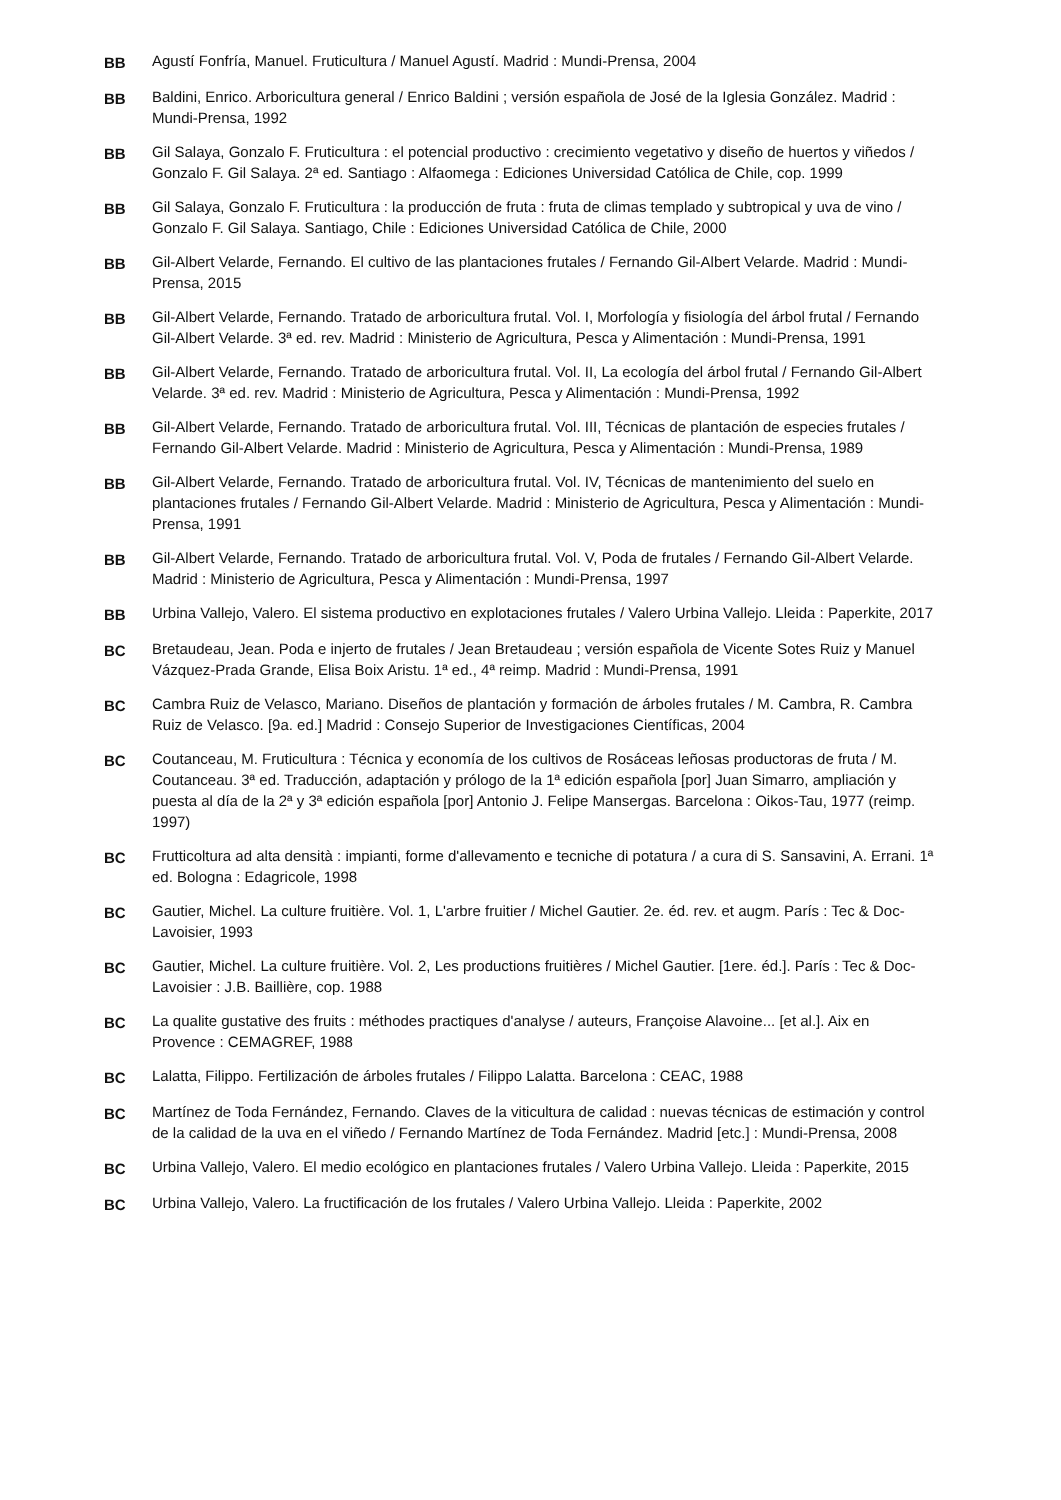BB Agustí Fonfría, Manuel. Fruticultura / Manuel Agustí. Madrid : Mundi-Prensa, 2004
BB Baldini, Enrico. Arboricultura general / Enrico Baldini ; versión española de José de la Iglesia González. Madrid : Mundi-Prensa, 1992
BB Gil Salaya, Gonzalo F. Fruticultura : el potencial productivo : crecimiento vegetativo y diseño de huertos y viñedos / Gonzalo F. Gil Salaya. 2ª ed. Santiago : Alfaomega : Ediciones Universidad Católica de Chile, cop. 1999
BB Gil Salaya, Gonzalo F. Fruticultura : la producción de fruta : fruta de climas templado y subtropical y uva de vino / Gonzalo F. Gil Salaya. Santiago, Chile : Ediciones Universidad Católica de Chile, 2000
BB Gil-Albert Velarde, Fernando. El cultivo de las plantaciones frutales / Fernando Gil-Albert Velarde. Madrid : Mundi-Prensa, 2015
BB Gil-Albert Velarde, Fernando. Tratado de arboricultura frutal. Vol. I, Morfología y fisiología del árbol frutal / Fernando Gil-Albert Velarde. 3ª ed. rev. Madrid : Ministerio de Agricultura, Pesca y Alimentación : Mundi-Prensa, 1991
BB Gil-Albert Velarde, Fernando. Tratado de arboricultura frutal. Vol. II, La ecología del árbol frutal / Fernando Gil-Albert Velarde. 3ª ed. rev. Madrid : Ministerio de Agricultura, Pesca y Alimentación : Mundi-Prensa, 1992
BB Gil-Albert Velarde, Fernando. Tratado de arboricultura frutal. Vol. III, Técnicas de plantación de especies frutales / Fernando Gil-Albert Velarde. Madrid : Ministerio de Agricultura, Pesca y Alimentación : Mundi-Prensa, 1989
BB Gil-Albert Velarde, Fernando. Tratado de arboricultura frutal. Vol. IV, Técnicas de mantenimiento del suelo en plantaciones frutales / Fernando Gil-Albert Velarde. Madrid : Ministerio de Agricultura, Pesca y Alimentación : Mundi-Prensa, 1991
BB Gil-Albert Velarde, Fernando. Tratado de arboricultura frutal. Vol. V, Poda de frutales / Fernando Gil-Albert Velarde. Madrid : Ministerio de Agricultura, Pesca y Alimentación : Mundi-Prensa, 1997
BB Urbina Vallejo, Valero. El sistema productivo en explotaciones frutales / Valero Urbina Vallejo. Lleida : Paperkite, 2017
BC Bretaudeau, Jean. Poda e injerto de frutales / Jean Bretaudeau ; versión española de Vicente Sotes Ruiz y Manuel Vázquez-Prada Grande, Elisa Boix Aristu. 1ª ed., 4ª reimp. Madrid : Mundi-Prensa, 1991
BC Cambra Ruiz de Velasco, Mariano. Diseños de plantación y formación de árboles frutales / M. Cambra, R. Cambra Ruiz de Velasco. [9a. ed.] Madrid : Consejo Superior de Investigaciones Científicas, 2004
BC Coutanceau, M. Fruticultura : Técnica y economía de los cultivos de Rosáceas leñosas productoras de fruta / M. Coutanceau. 3ª ed. Traducción, adaptación y prólogo de la 1ª edición española [por] Juan Simarro, ampliación y puesta al día de la 2ª y 3ª edición española [por] Antonio J. Felipe Mansergas. Barcelona : Oikos-Tau, 1977 (reimp. 1997)
BC Frutticoltura ad alta densità : impianti, forme d'allevamento e tecniche di potatura / a cura di S. Sansavini, A. Errani. 1ª ed. Bologna : Edagricole, 1998
BC Gautier, Michel. La culture fruitière. Vol. 1, L'arbre fruitier / Michel Gautier. 2e. éd. rev. et augm. París : Tec & Doc-Lavoisier, 1993
BC Gautier, Michel. La culture fruitière. Vol. 2, Les productions fruitières / Michel Gautier. [1ere. éd.]. París : Tec & Doc-Lavoisier : J.B. Baillière, cop. 1988
BC La qualite gustative des fruits : méthodes practiques d'analyse / auteurs, Françoise Alavoine... [et al.]. Aix en Provence : CEMAGREF, 1988
BC Lalatta, Filippo. Fertilización de árboles frutales / Filippo Lalatta. Barcelona : CEAC, 1988
BC Martínez de Toda Fernández, Fernando. Claves de la viticultura de calidad : nuevas técnicas de estimación y control de la calidad de la uva en el viñedo / Fernando Martínez de Toda Fernández. Madrid [etc.] : Mundi-Prensa, 2008
BC Urbina Vallejo, Valero. El medio ecológico en plantaciones frutales / Valero Urbina Vallejo. Lleida : Paperkite, 2015
BC Urbina Vallejo, Valero. La fructificación de los frutales / Valero Urbina Vallejo. Lleida : Paperkite, 2002